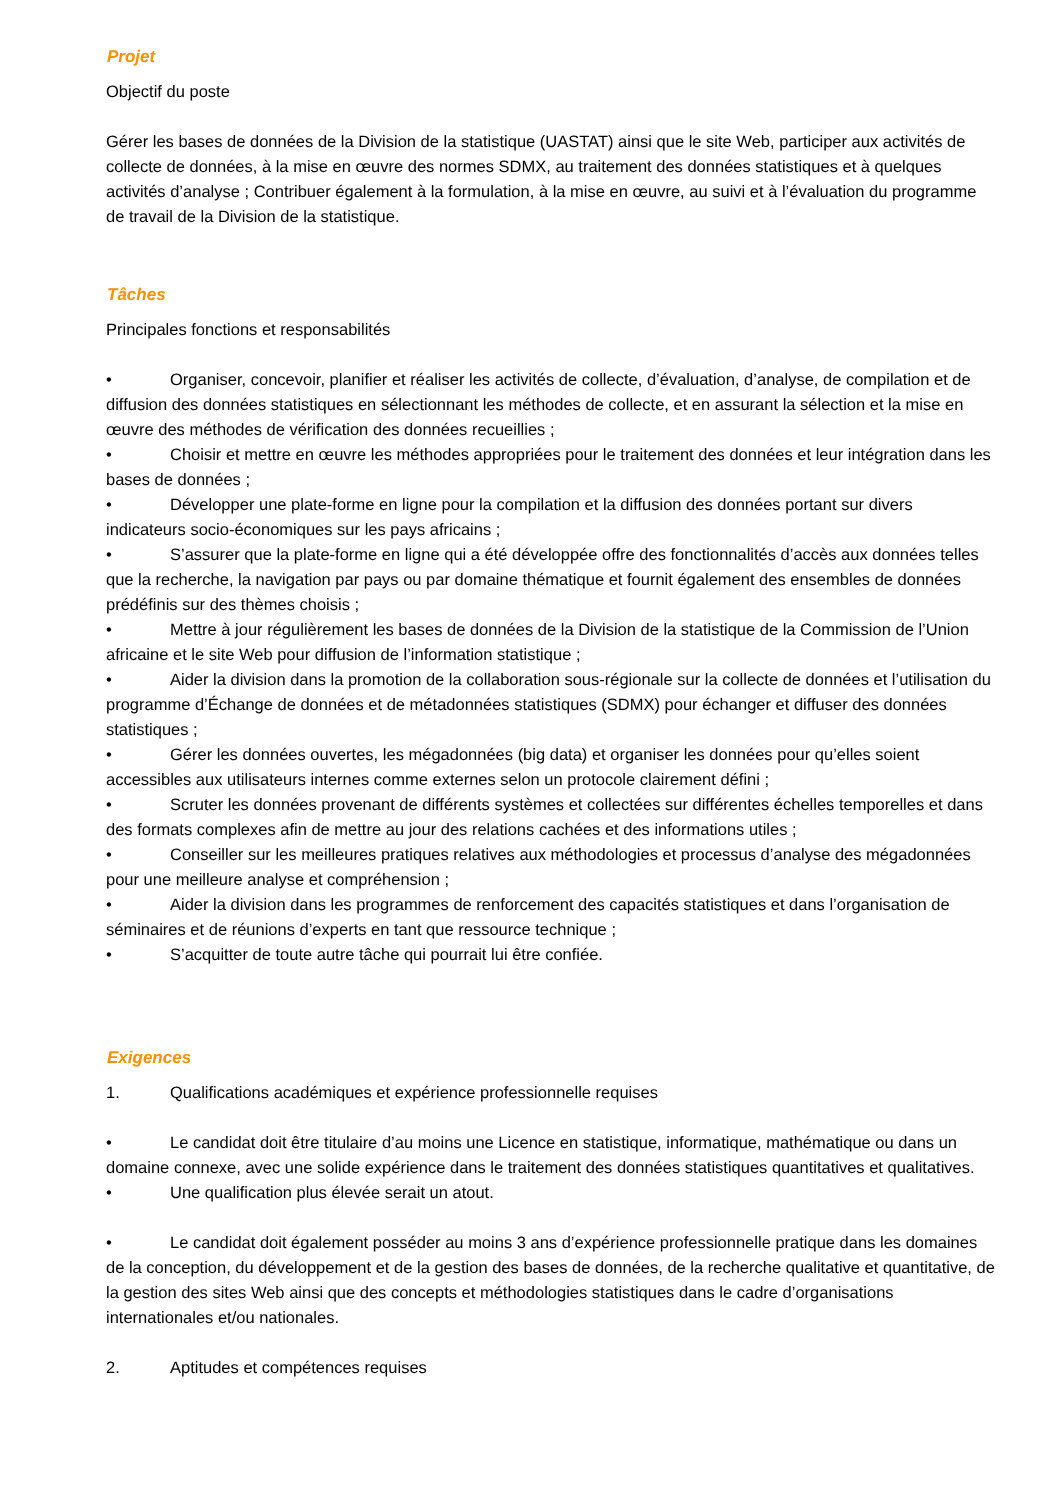Projet
Objectif du poste
Gérer les bases de données de la Division de la statistique (UASTAT) ainsi que le site Web, participer aux activités de collecte de données, à la mise en œuvre des normes SDMX, au traitement des données statistiques et à quelques activités d’analyse ; Contribuer également à la formulation, à la mise en œuvre, au suivi et à l’évaluation du programme de travail de la Division de la statistique.
Tâches
Principales fonctions et responsabilités
• Organiser, concevoir, planifier et réaliser les activités de collecte, d’évaluation, d’analyse, de compilation et de diffusion des données statistiques en sélectionnant les méthodes de collecte, et en assurant la sélection et la mise en œuvre des méthodes de vérification des données recueillies ;
• Choisir et mettre en œuvre les méthodes appropriées pour le traitement des données et leur intégration dans les bases de données ;
• Développer une plate-forme en ligne pour la compilation et la diffusion des données portant sur divers indicateurs socio-économiques sur les pays africains ;
• S’assurer que la plate-forme en ligne qui a été développée offre des fonctionnalités d’accès aux données telles que la recherche, la navigation par pays ou par domaine thématique et fournit également des ensembles de données prédéfinis sur des thèmes choisis ;
• Mettre à jour régulièrement les bases de données de la Division de la statistique de la Commission de l’Union africaine et le site Web pour diffusion de l’information statistique ;
• Aider la division dans la promotion de la collaboration sous-régionale sur la collecte de données et l’utilisation du programme d’Échange de données et de métadonnées statistiques (SDMX) pour échanger et diffuser des données statistiques ;
• Gérer les données ouvertes, les mégadonnées (big data) et organiser les données pour qu’elles soient accessibles aux utilisateurs internes comme externes selon un protocole clairement défini ;
• Scruter les données provenant de différents systèmes et collectées sur différentes échelles temporelles et dans des formats complexes afin de mettre au jour des relations cachées et des informations utiles ;
• Conseiller sur les meilleures pratiques relatives aux méthodologies et processus d’analyse des mégadonnées pour une meilleure analyse et compréhension ;
• Aider la division dans les programmes de renforcement des capacités statistiques et dans l’organisation de séminaires et de réunions d’experts en tant que ressource technique ;
• S’acquitter de toute autre tâche qui pourrait lui être confiée.
Exigences
1. Qualifications académiques et expérience professionnelle requises
• Le candidat doit être titulaire d’au moins une Licence en statistique, informatique, mathématique ou dans un domaine connexe, avec une solide expérience dans le traitement des données statistiques quantitatives et qualitatives.
• Une qualification plus élevée serait un atout.
• Le candidat doit également posséder au moins 3 ans d’expérience professionnelle pratique dans les domaines de la conception, du développement et de la gestion des bases de données, de la recherche qualitative et quantitative, de la gestion des sites Web ainsi que des concepts et méthodologies statistiques dans le cadre d’organisations internationales et/ou nationales.
2. Aptitudes et compétences requises